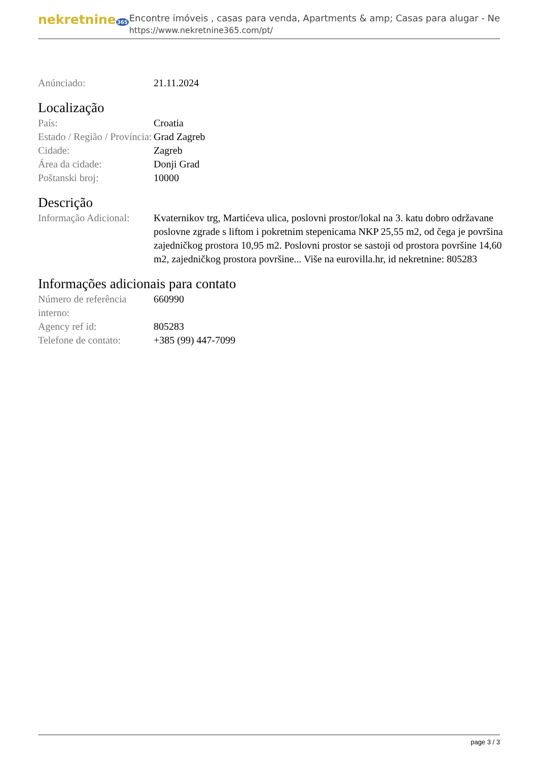nekretnine365
Encontre imóveis , casas para venda, Apartments & amp; Casas para alugar - Ne
https://www.nekretnine365.com/pt/
| Anúnciado: | 21.11.2024 |
Localização
| País: | Croatia |
| Estado / Região / Província: | Grad Zagreb |
| Cidade: | Zagreb |
| Área da cidade: | Donji Grad |
| Poštanski broj: | 10000 |
Descrição
| Informação Adicional: | Kvaternikov trg, Martićeva ulica, poslovni prostor/lokal na 3. katu dobro održavane poslovne zgrade s liftom i pokretnim stepenicama NKP 25,55 m2, od čega je površina zajedničkog prostora 10,95 m2. Poslovni prostor se sastoji od prostora površine 14,60 m2, zajedničkog prostora površine... Više na eurovilla.hr, id nekretnine: 805283 |
Informações adicionais para contato
| Número de referência interno: | 660990 |
| Agency ref id: | 805283 |
| Telefone de contato: | +385 (99) 447-7099 |
page 3 / 3